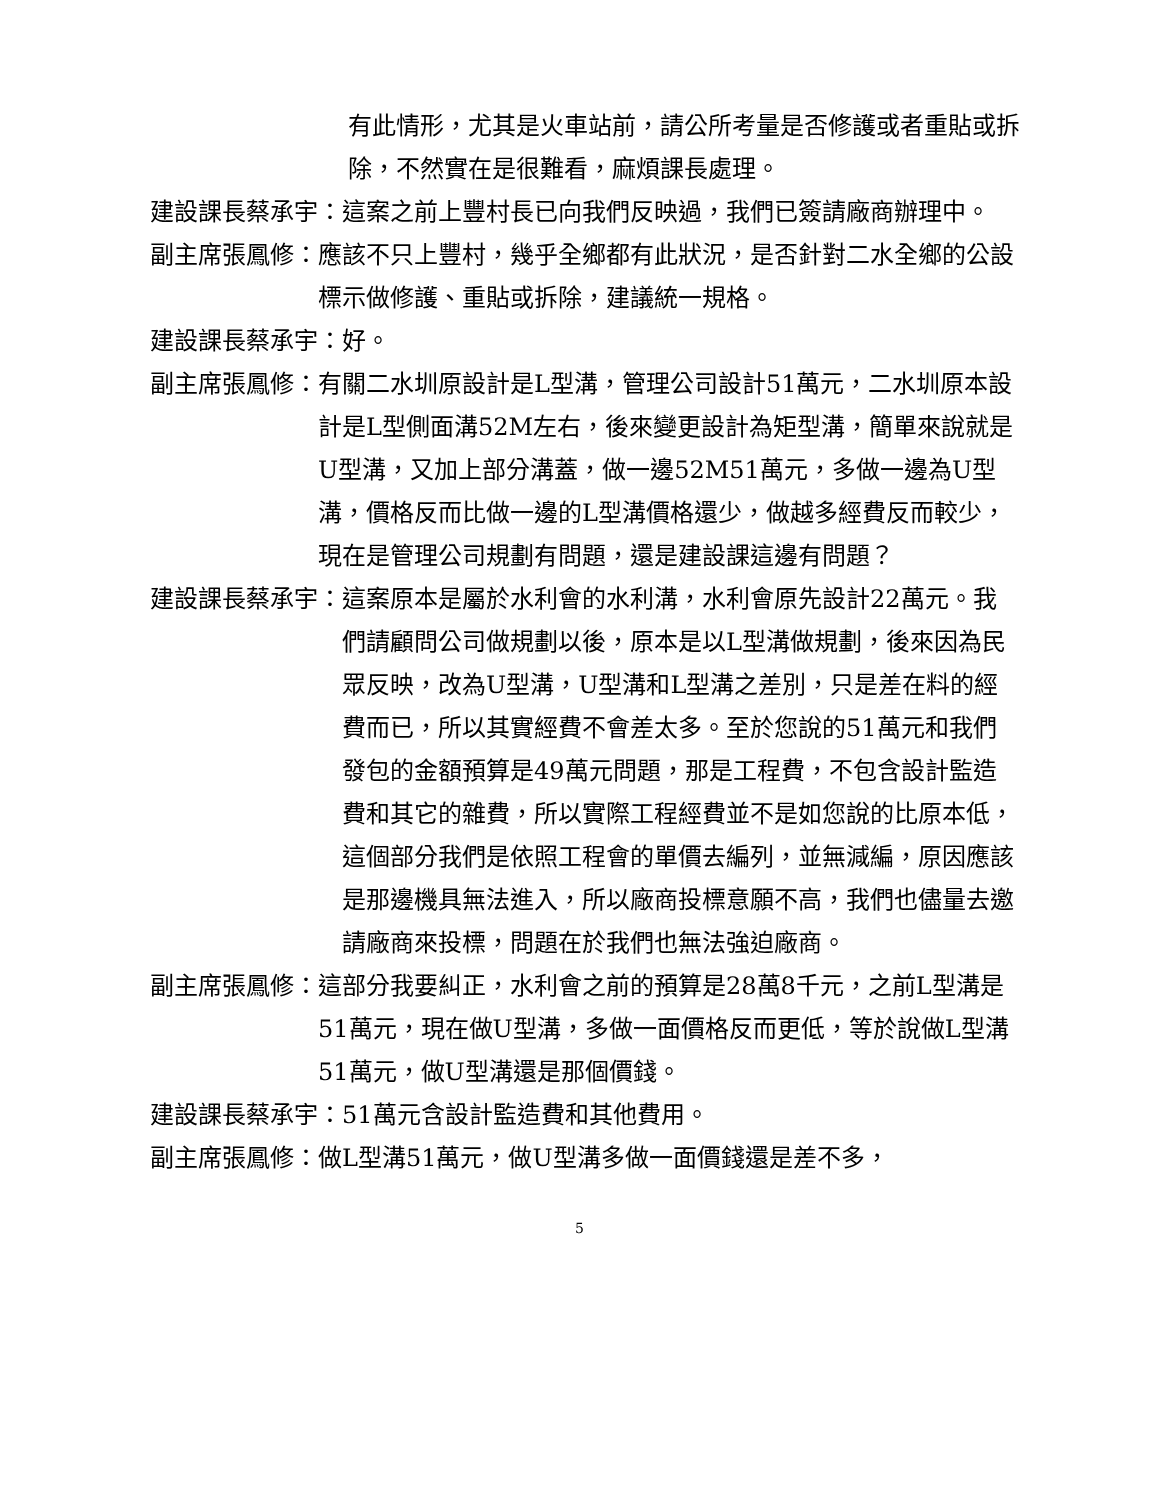有此情形，尤其是火車站前，請公所考量是否修護或者重貼或拆除，不然實在是很難看，麻煩課長處理。
建設課長蔡承宇： 這案之前上豐村長已向我們反映過，我們已簽請廠商辦理中。
副主席張鳳修： 應該不只上豐村，幾乎全鄉都有此狀況，是否針對二水全鄉的公設標示做修護、重貼或拆除，建議統一規格。
建設課長蔡承宇： 好。
副主席張鳳修： 有關二水圳原設計是L型溝，管理公司設計51萬元，二水圳原本設計是L型側面溝52M左右，後來變更設計為矩型溝，簡單來說就是U型溝，又加上部分溝蓋，做一邊52M51萬元，多做一邊為U型溝，價格反而比做一邊的L型溝價格還少，做越多經費反而較少，現在是管理公司規劃有問題，還是建設課這邊有問題？
建設課長蔡承宇： 這案原本是屬於水利會的水利溝，水利會原先設計22萬元。我們請顧問公司做規劃以後，原本是以L型溝做規劃，後來因為民眾反映，改為U型溝，U型溝和L型溝之差別，只是差在料的經費而已，所以其實經費不會差太多。至於您說的51萬元和我們發包的金額預算是49萬元問題，那是工程費，不包含設計監造費和其它的雜費，所以實際工程經費並不是如您說的比原本低，這個部分我們是依照工程會的單價去編列，並無減編，原因應該是那邊機具無法進入，所以廠商投標意願不高，我們也儘量去邀請廠商來投標，問題在於我們也無法強迫廠商。
副主席張鳳修： 這部分我要糾正，水利會之前的預算是28萬8千元，之前L型溝是51萬元，現在做U型溝，多做一面價格反而更低，等於說做L型溝51萬元，做U型溝還是那個價錢。
建設課長蔡承宇： 51萬元含設計監造費和其他費用。
副主席張鳳修： 做L型溝51萬元，做U型溝多做一面價錢還是差不多，
5